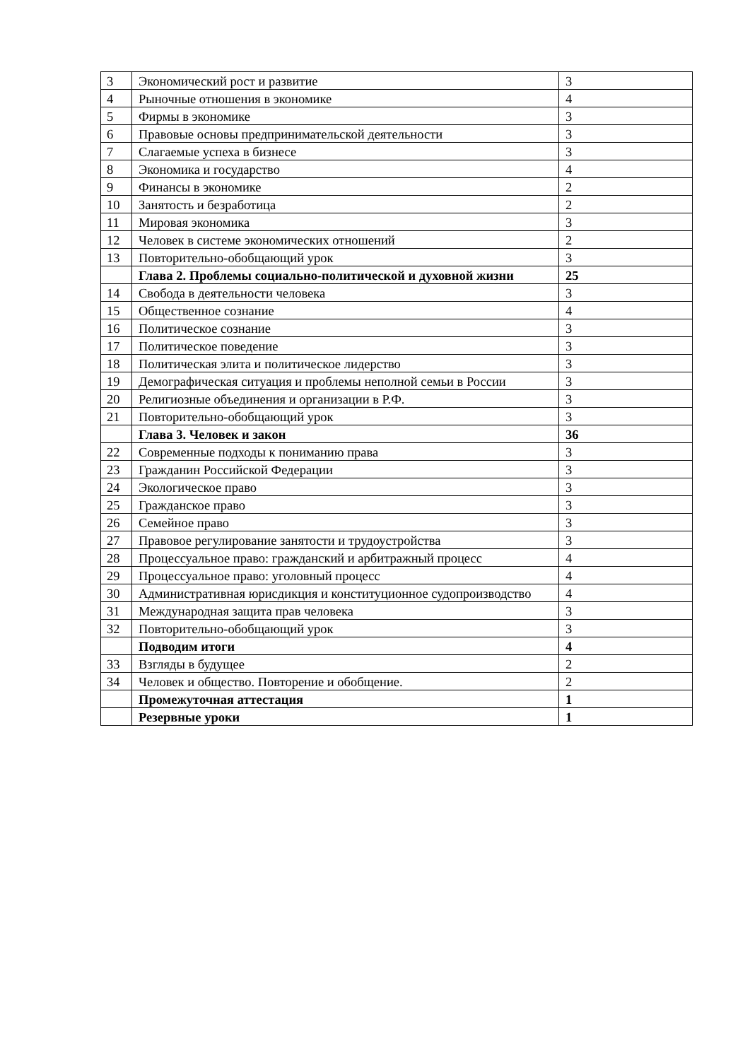| 3 | Экономический рост и развитие | 3 |
| 4 | Рыночные отношения в экономике | 4 |
| 5 | Фирмы в экономике | 3 |
| 6 | Правовые основы предпринимательской деятельности | 3 |
| 7 | Слагаемые успеха в бизнесе | 3 |
| 8 | Экономика и государство | 4 |
| 9 | Финансы в экономике | 2 |
| 10 | Занятость и безработица | 2 |
| 11 | Мировая экономика | 3 |
| 12 | Человек в системе экономических отношений | 2 |
| 13 | Повторительно-обобщающий урок | 3 |
| | Глава 2. Проблемы социально-политической и духовной жизни | 25 |
| 14 | Свобода в деятельности человека | 3 |
| 15 | Общественное сознание | 4 |
| 16 | Политическое сознание | 3 |
| 17 | Политическое поведение | 3 |
| 18 | Политическая элита и политическое лидерство | 3 |
| 19 | Демографическая ситуация и проблемы неполной семьи в России | 3 |
| 20 | Религиозные объединения и организации в Р.Ф. | 3 |
| 21 | Повторительно-обобщающий урок | 3 |
| | Глава 3. Человек и закон | 36 |
| 22 | Современные подходы к пониманию права | 3 |
| 23 | Гражданин Российской Федерации | 3 |
| 24 | Экологическое право | 3 |
| 25 | Гражданское право | 3 |
| 26 | Семейное право | 3 |
| 27 | Правовое регулирование занятости и трудоустройства | 3 |
| 28 | Процессуальное право: гражданский и арбитражный процесс | 4 |
| 29 | Процессуальное право: уголовный процесс | 4 |
| 30 | Административная юрисдикция и конституционное судопроизводство | 4 |
| 31 | Международная защита прав человека | 3 |
| 32 | Повторительно-обобщающий урок | 3 |
| | Подводим итоги | 4 |
| 33 | Взгляды в будущее | 2 |
| 34 | Человек и общество. Повторение и обобщение. | 2 |
| | Промежуточная аттестация | 1 |
| | Резервные уроки | 1 |